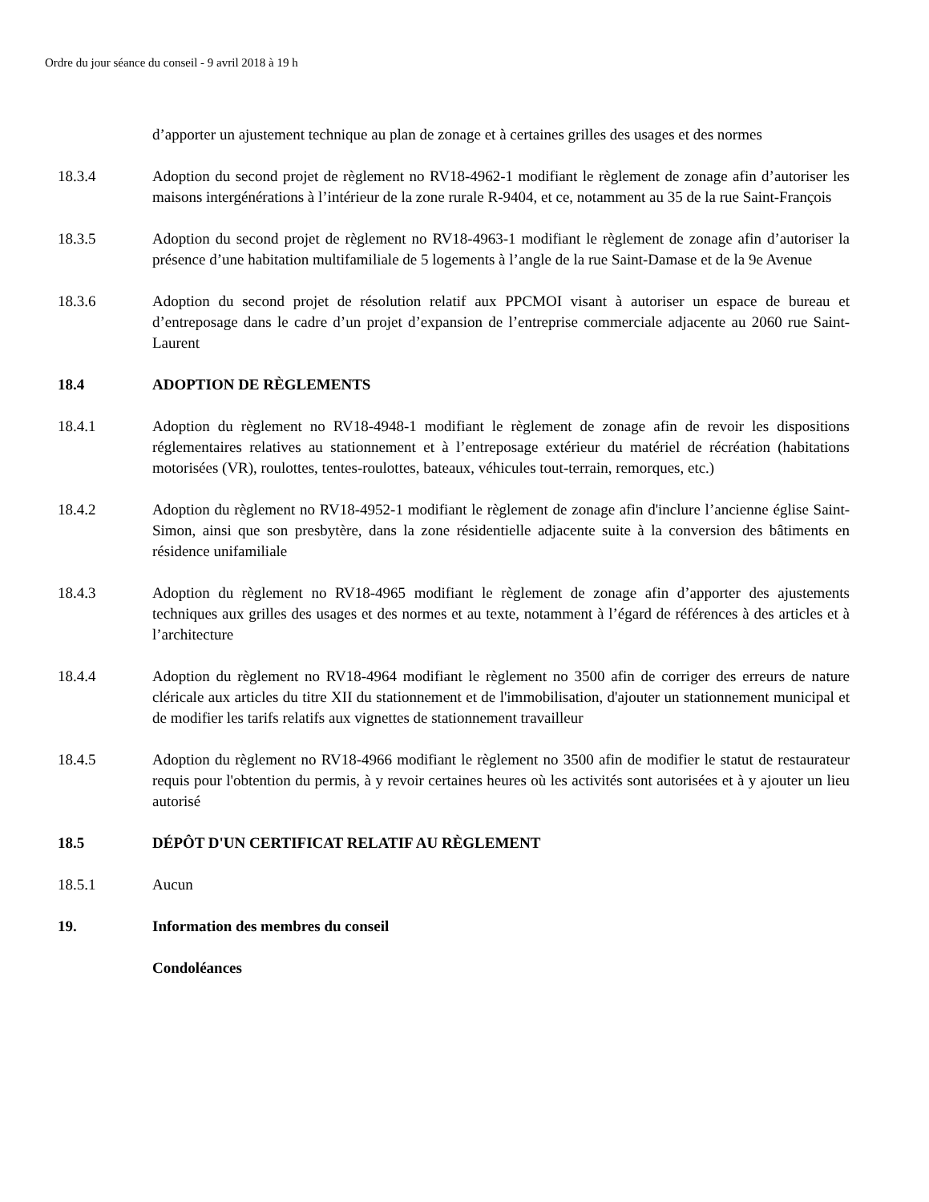Ordre du jour séance du conseil - 9 avril 2018 à 19 h
d’apporter un ajustement technique au plan de zonage et à certaines grilles des usages et des normes
18.3.4 Adoption du second projet de règlement no RV18-4962-1 modifiant le règlement de zonage afin d’autoriser les maisons intergénérations à l’intérieur de la zone rurale R-9404, et ce, notamment au 35 de la rue Saint-François
18.3.5 Adoption du second projet de règlement no RV18-4963-1 modifiant le règlement de zonage afin d’autoriser la présence d’une habitation multifamiliale de 5 logements à l’angle de la rue Saint-Damase et de la 9e Avenue
18.3.6 Adoption du second projet de résolution relatif aux PPCMOI visant à autoriser un espace de bureau et d’entreposage dans le cadre d’un projet d’expansion de l’entreprise commerciale adjacente au 2060 rue Saint-Laurent
18.4 ADOPTION DE RÈGLEMENTS
18.4.1 Adoption du règlement no RV18-4948-1 modifiant le règlement de zonage afin de revoir les dispositions réglementaires relatives au stationnement et à l’entreposage extérieur du matériel de récréation (habitations motorisées (VR), roulottes, tentes-roulottes, bateaux, véhicules tout-terrain, remorques, etc.)
18.4.2 Adoption du règlement no RV18-4952-1 modifiant le règlement de zonage afin d'inclure l’ancienne église Saint-Simon, ainsi que son presbytère, dans la zone résidentielle adjacente suite à la conversion des bâtiments en résidence unifamiliale
18.4.3 Adoption du règlement no RV18-4965 modifiant le règlement de zonage afin d’apporter des ajustements techniques aux grilles des usages et des normes et au texte, notamment à l’égard de références à des articles et à l’architecture
18.4.4 Adoption du règlement no RV18-4964 modifiant le règlement no 3500 afin de corriger des erreurs de nature cléricale aux articles du titre XII du stationnement et de l'immobilisation, d'ajouter un stationnement municipal et de modifier les tarifs relatifs aux vignettes de stationnement travailleur
18.4.5 Adoption du règlement no RV18-4966 modifiant le règlement no 3500 afin de modifier le statut de restaurateur requis pour l'obtention du permis, à y revoir certaines heures où les activités sont autorisées et à y ajouter un lieu autorisé
18.5 DÉPÔT D'UN CERTIFICAT RELATIF AU RÈGLEMENT
18.5.1 Aucun
19. Information des membres du conseil
Condoléances